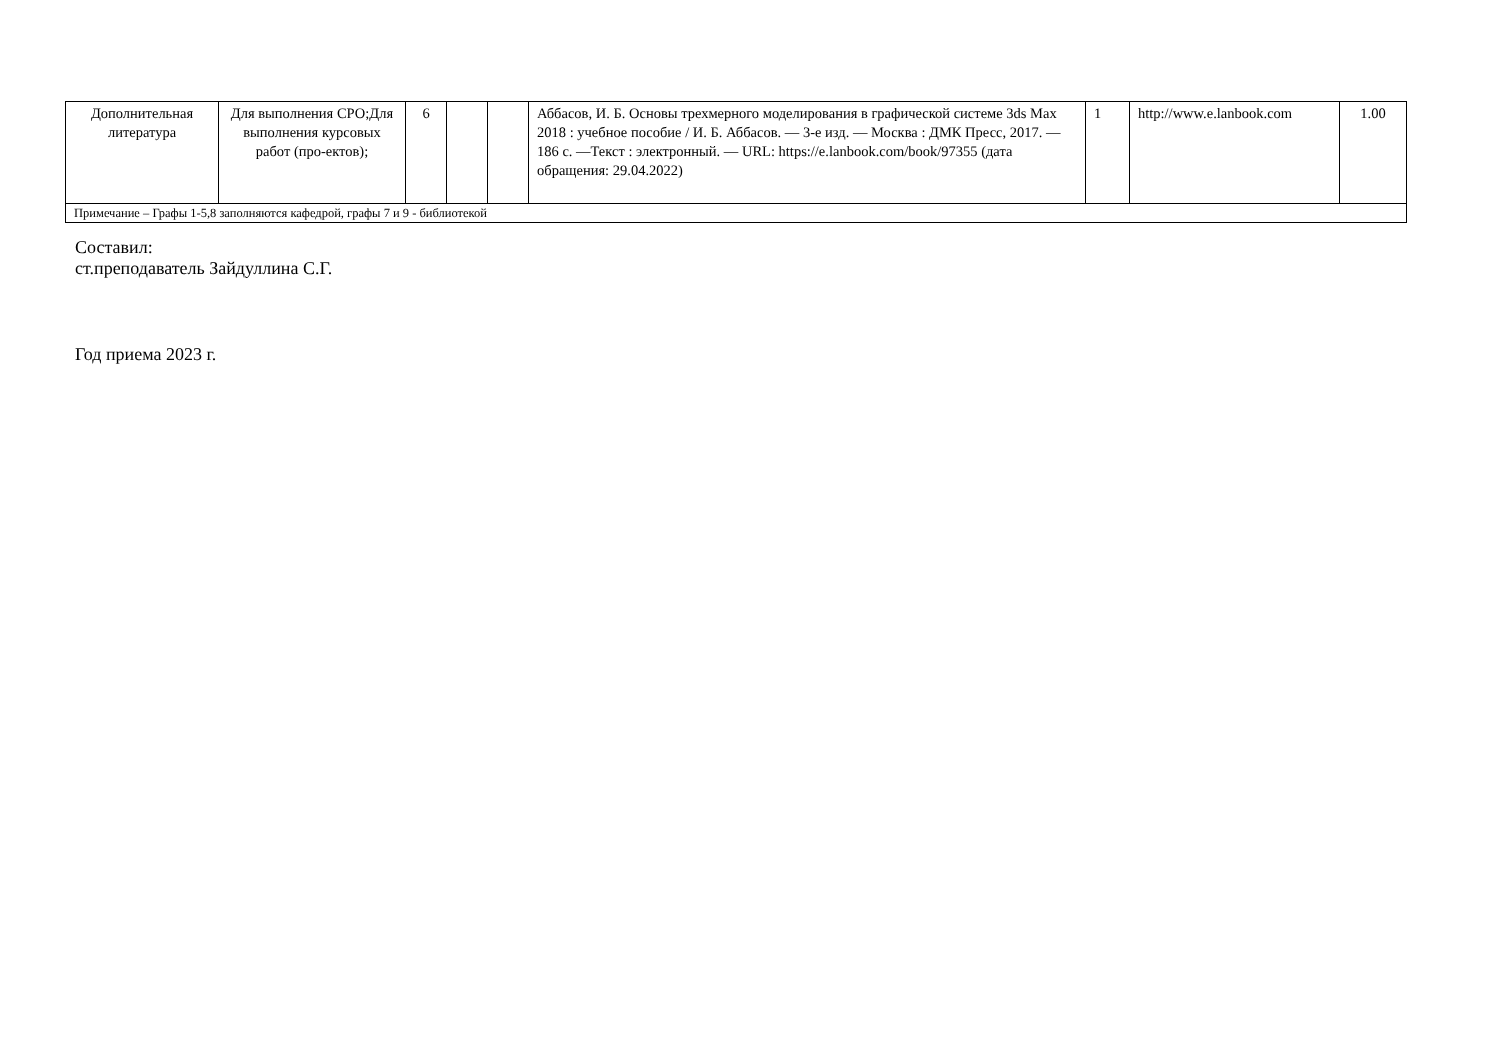| Дополнительная литература | Для выполнения СРО;Для выполнения курсовых работ (про-ектов); | 6 | | | Аббасов, И. Б. Основы трехмерного моделирования в графической системе 3ds Max 2018 : учебное пособие / И. Б. Аббасов. — 3-е изд. — Москва : ДМК Пресс, 2017. — 186 с. —Текст : электронный. — URL: https://e.lanbook.com/book/97355 (дата обращения: 29.04.2022) | 1 | http://www.e.lanbook.com | 1.00 |
| Примечание – Графы 1-5,8 заполняются кафедрой, графы 7 и 9 - библиотекой | | | | | | | | |
Составил:
ст.преподаватель Зайдуллина С.Г.
Год приема 2023 г.